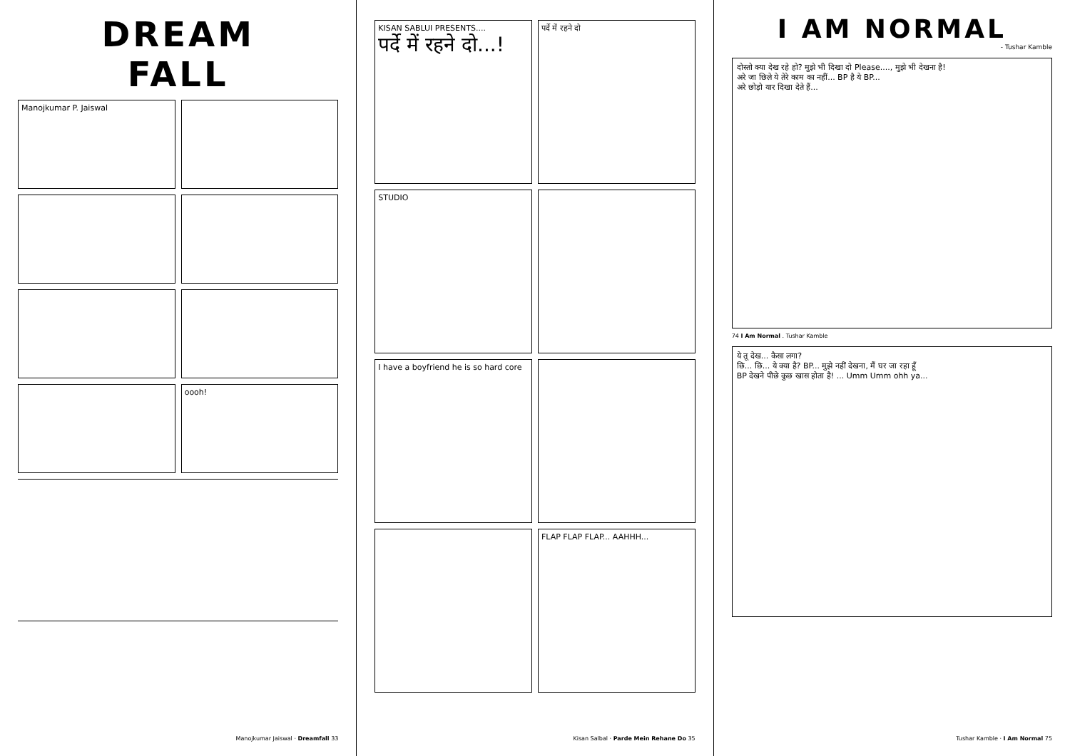DREAM
FALL
Manojkumar P. Jaiswal
oooh!
Manojkumar Jaiswal · Dreamfall 33
KISAN SABLUI PRESENTS....
पर्दे में रहने दो...!
पर्दे में रहने दो
STUDIO
I have a boyfriend he is so hard core
FLAP FLAP FLAP... AAHHH...
Kisan Salbal · Parde Mein Rehane Do 35
I AM NORMAL
- Tushar Kamble
दोस्तो क्या देख रहे हो? मुझे भी दिखा दो Please...., मुझे भी देखना है!
अरे जा छिले ये तेरे काम का नहीं... BP है ये BP...
अरे छोड़ो यार दिखा देते हैं...
74 I Am Normal . Tushar Kamble
ये तू देख... कैसा लगा?
छि... छि... ये क्या है? BP... मुझे नहीं देखना, मैं घर जा रहा हूँ
BP देखने पीछे कुछ खास होता है! ... Umm Umm ohh ya...
Tushar Kamble · I Am Normal 75